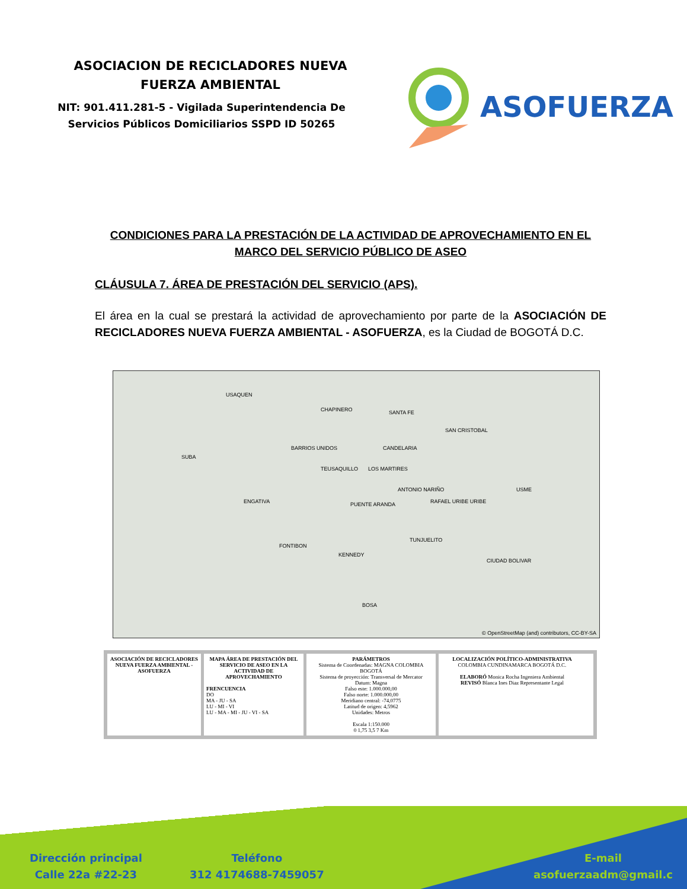ASOCIACION DE RECICLADORES NUEVA
FUERZA AMBIENTAL
NIT: 901.411.281-5 - Vigilada Superintendencia De
Servicios Públicos Domiciliarios SSPD ID 50265
ASOFUERZA
CONDICIONES PARA LA PRESTACIÓN DE LA ACTIVIDAD DE APROVECHAMIENTO EN EL MARCO DEL SERVICIO PÚBLICO DE ASEO
CLÁUSULA 7. ÁREA DE PRESTACIÓN DEL SERVICIO (APS).
El área en la cual se prestará la actividad de aprovechamiento por parte de la ASOCIACIÓN DE RECICLADORES NUEVA FUERZA AMBIENTAL - ASOFUERZA, es la Ciudad de BOGOTÁ D.C.
USAQUEN
CHAPINERO SANTA FE
SAN CRISTOBAL
SUBA
BARRIOS UNIDOS CANDELARIA
TEUSAQUILLO LOS MARTIRES
ANTONIO NARIÑO USME
ENGATIVA PUENTE ARANDA RAFAEL URIBE URIBE
TUNJUELITO
FONTIBON
KENNEDY
CIUDAD BOLIVAR
BOSA
© OpenStreetMap (and) contributors, CC-BY-SA
ASOCIACIÓN DE RECICLADORES NUEVA FUERZA AMBIENTAL - ASOFUERZA
MAPA ÁREA DE PRESTACIÓN DEL SERVICIO DE ASEO EN LA ACTIVIDAD DE APROVECHAMIENTO
FRENCUENCIA
DO
MA - JU - SA
LU - MI - VI
LU - MA - MI - JU - VI - SA
PARÁMETROS
Sistema de Coordenadas: MAGNA COLOMBIA BOGOTÁ
Sistema de proyección: Transversal de Mercator
Datum: Magna
Falso este: 1.000.000,00
Falso norte: 1.000.000,00
Meridiano central: -74,0775
Latitud de origen: 4,5962
Unidades: Metros
Escala 1:150.000
0 1,75 3,5 7 Km
LOCALIZACIÓN POLÍTICO-ADMINISTRATIVA
COLOMBIA CUNDINAMARCA BOGOTÁ D.C.
ELABORÓ Monica Rocha Ingeniera Ambiental
REVISÓ Blanca Ines Diaz Representante Legal
Dirección principal
Calle 22a #22-23
Teléfono
312 4174688-7459057
E-mail
asofuerzaadm@gmail.c